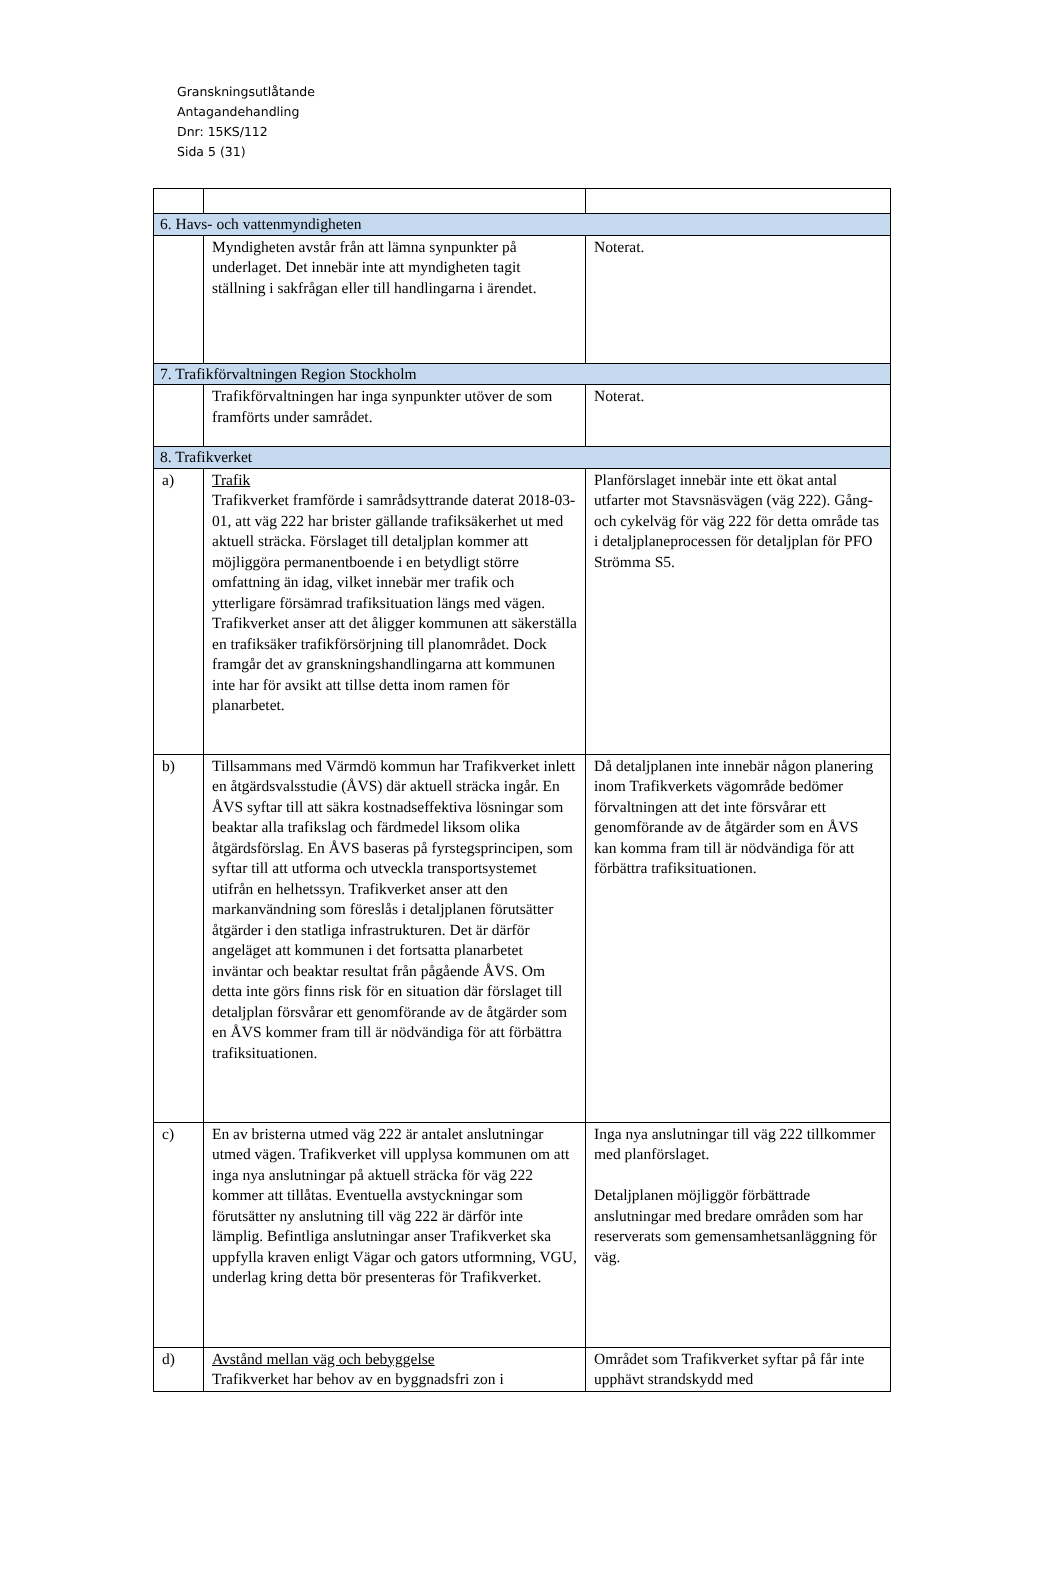Granskningsutlåtande
Antagandehandling
Dnr: 15KS/112
Sida 5 (31)
| 6. Havs- och vattenmyndigheten | | |
| | Myndigheten avstår från att lämna synpunkter på underlaget. Det innebär inte att myndigheten tagit ställning i sakfrågan eller till handlingarna i ärendet. | Noterat. |
| 7. Trafikförvaltningen Region Stockholm | | |
| | Trafikförvaltningen har inga synpunkter utöver de som framförts under samrådet. | Noterat. |
| 8. Trafikverket | | |
| a) | Trafik Trafikverket framförde i samrådsyttrande daterat 2018-03-01, att väg 222 har brister gällande trafiksäkerhet ut med aktuell sträcka. Förslaget till detaljplan kommer att möjliggöra permanentboende i en betydligt större omfattning än idag, vilket innebär mer trafik och ytterligare försämrad trafiksituation längs med vägen. Trafikverket anser att det åligger kommunen att säkerställa en trafiksäker trafikförsörjning till planområdet. Dock framgår det av granskningshandlingarna att kommunen inte har för avsikt att tillse detta inom ramen för planarbetet. | Planförslaget innebär inte ett ökat antal utfarter mot Stavsnäsvägen (väg 222). Gång- och cykelväg för väg 222 för detta område tas i detaljplaneprocessen för detaljplan för PFO Strömma S5. |
| b) | Tillsammans med Värmdö kommun har Trafikverket inlett en åtgärdsvalsstudie (ÅVS) där aktuell sträcka ingår. En ÅVS syftar till att säkra kostnadseffektiva lösningar som beaktar alla trafikslag och färdmedel liksom olika åtgärdsförslag. En ÅVS baseras på fyrstegsprincipen, som syftar till att utforma och utveckla transportsystemet utifrån en helhetssyn. Trafikverket anser att den markanvändning som föreslås i detaljplanen förutsätter åtgärder i den statliga infrastrukturen. Det är därför angeläget att kommunen i det fortsatta planarbetet inväntar och beaktar resultat från pågående ÅVS. Om detta inte görs finns risk för en situation där förslaget till detaljplan försvårar ett genomförande av de åtgärder som en ÅVS kommer fram till är nödvändiga för att förbättra trafiksituationen. | Då detaljplanen inte innebär någon planering inom Trafikverkets vägområde bedömer förvaltningen att det inte försvårar ett genomförande av de åtgärder som en ÅVS kan komma fram till är nödvändiga för att förbättra trafiksituationen. |
| c) | En av bristerna utmed väg 222 är antalet anslutningar utmed vägen. Trafikverket vill upplysa kommunen om att inga nya anslutningar på aktuell sträcka för väg 222 kommer att tillåtas. Eventuella avstyckningar som förutsätter ny anslutning till väg 222 är därför inte lämplig. Befintliga anslutningar anser Trafikverket ska uppfylla kraven enligt Vägar och gators utformning, VGU, underlag kring detta bör presenteras för Trafikverket. | Inga nya anslutningar till väg 222 tillkommer med planförslaget. Detaljplanen möjliggör förbättrade anslutningar med bredare områden som har reserverats som gemensamhetsanläggning för väg. |
| d) | Avstånd mellan väg och bebyggelse Trafikverket har behov av en byggnadsfri zon i | Området som Trafikverket syftar på får inte upphävt strandskydd med |